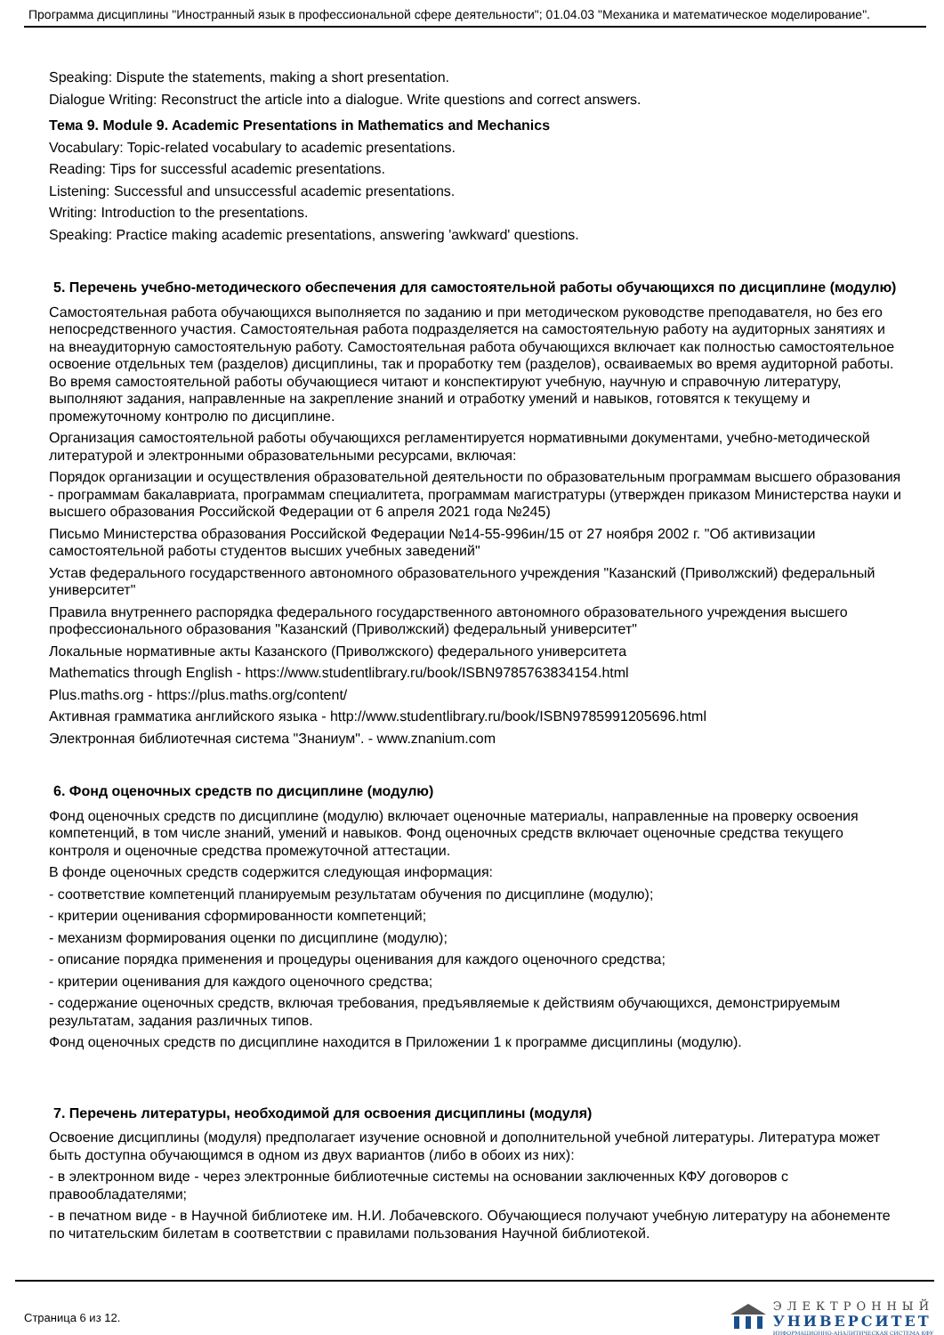Программа дисциплины "Иностранный язык в профессиональной сфере деятельности"; 01.04.03 "Механика и математическое моделирование".
Speaking: Dispute the statements, making a short presentation.
Dialogue Writing: Reconstruct the article into a dialogue. Write questions and correct answers.
Тема 9. Module 9. Academic Presentations in Mathematics and Mechanics
Vocabulary: Topic-related vocabulary to academic presentations.
Reading: Tips for successful academic presentations.
Listening: Successful and unsuccessful academic presentations.
Writing: Introduction to the presentations.
Speaking: Practice making academic presentations, answering 'awkward' questions.
5. Перечень учебно-методического обеспечения для самостоятельной работы обучающихся по дисциплине (модулю)
Самостоятельная работа обучающихся выполняется по заданию и при методическом руководстве преподавателя, но без его непосредственного участия. Самостоятельная работа подразделяется на самостоятельную работу на аудиторных занятиях и на внеаудиторную самостоятельную работу. Самостоятельная работа обучающихся включает как полностью самостоятельное освоение отдельных тем (разделов) дисциплины, так и проработку тем (разделов), осваиваемых во время аудиторной работы. Во время самостоятельной работы обучающиеся читают и конспектируют учебную, научную и справочную литературу, выполняют задания, направленные на закрепление знаний и отработку умений и навыков, готовятся к текущему и промежуточному контролю по дисциплине.
Организация самостоятельной работы обучающихся регламентируется нормативными документами, учебно-методической литературой и электронными образовательными ресурсами, включая:
Порядок организации и осуществления образовательной деятельности по образовательным программам высшего образования - программам бакалавриата, программам специалитета, программам магистратуры (утвержден приказом Министерства науки и высшего образования Российской Федерации от 6 апреля 2021 года №245)
Письмо Министерства образования Российской Федерации №14-55-996ин/15 от 27 ноября 2002 г. "Об активизации самостоятельной работы студентов высших учебных заведений"
Устав федерального государственного автономного образовательного учреждения "Казанский (Приволжский) федеральный университет"
Правила внутреннего распорядка федерального государственного автономного образовательного учреждения высшего профессионального образования "Казанский (Приволжский) федеральный университет"
Локальные нормативные акты Казанского (Приволжского) федерального университета
Mathematics through English - https://www.studentlibrary.ru/book/ISBN9785763834154.html
Plus.maths.org - https://plus.maths.org/content/
Активная грамматика английского языка - http://www.studentlibrary.ru/book/ISBN9785991205696.html
Электронная библиотечная система "Знаниум". - www.znanium.com
6. Фонд оценочных средств по дисциплине (модулю)
Фонд оценочных средств по дисциплине (модулю) включает оценочные материалы, направленные на проверку освоения компетенций, в том числе знаний, умений и навыков. Фонд оценочных средств включает оценочные средства текущего контроля и оценочные средства промежуточной аттестации.
В фонде оценочных средств содержится следующая информация:
- соответствие компетенций планируемым результатам обучения по дисциплине (модулю);
- критерии оценивания сформированности компетенций;
- механизм формирования оценки по дисциплине (модулю);
- описание порядка применения и процедуры оценивания для каждого оценочного средства;
- критерии оценивания для каждого оценочного средства;
- содержание оценочных средств, включая требования, предъявляемые к действиям обучающихся, демонстрируемым результатам, задания различных типов.
Фонд оценочных средств по дисциплине находится в Приложении 1 к программе дисциплины (модулю).
7. Перечень литературы, необходимой для освоения дисциплины (модуля)
Освоение дисциплины (модуля) предполагает изучение основной и дополнительной учебной литературы. Литература может быть доступна обучающимся в одном из двух вариантов (либо в обоих из них):
- в электронном виде - через электронные библиотечные системы на основании заключенных КФУ договоров с правообладателями;
- в печатном виде - в Научной библиотеке им. Н.И. Лобачевского. Обучающиеся получают учебную литературу на абонементе по читательским билетам в соответствии с правилами пользования Научной библиотекой.
Страница 6 из 12.
ЭЛЕКТРОННЫЙ
УНИВЕРСИТЕТ
ИНФОРМАЦИОННО-АНАЛИТИЧЕСКАЯ СИСТЕМА КФУ